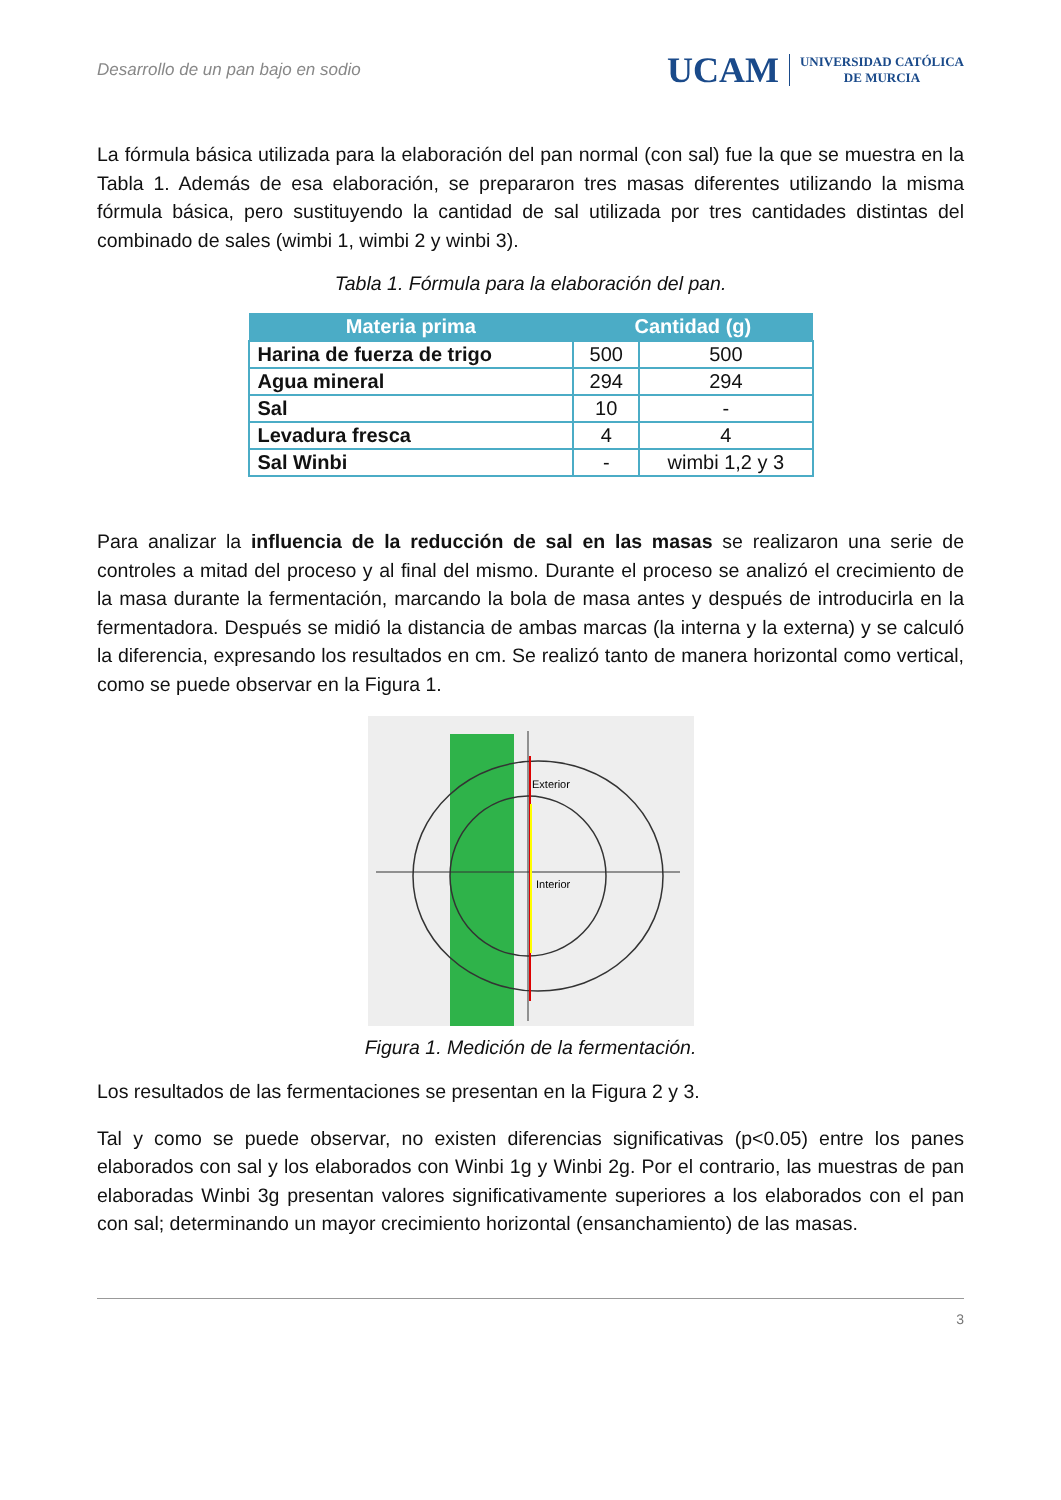Desarrollo de un pan bajo en sodio
UCAM UNIVERSIDAD CATÓLICA
DE MURCIA
La fórmula básica utilizada para la elaboración del pan normal (con sal) fue la que se muestra en la Tabla 1. Además de esa elaboración, se prepararon tres masas diferentes utilizando la misma fórmula básica, pero sustituyendo la cantidad de sal utilizada por tres cantidades distintas del combinado de sales (wimbi 1, wimbi 2 y winbi 3).
Tabla 1. Fórmula para la elaboración del pan.
| Materia prima | Cantidad (g) | |
| --- | --- | --- |
| Harina de fuerza de trigo | 500 | 500 |
| Agua mineral | 294 | 294 |
| Sal | 10 | - |
| Levadura fresca | 4 | 4 |
| Sal Winbi | - | wimbi 1,2 y 3 |
Para analizar la influencia de la reducción de sal en las masas se realizaron una serie de controles a mitad del proceso y al final del mismo. Durante el proceso se analizó el crecimiento de la masa durante la fermentación, marcando la bola de masa antes y después de introducirla en la fermentadora. Después se midió la distancia de ambas marcas (la interna y la externa) y se calculó la diferencia, expresando los resultados en cm. Se realizó tanto de manera horizontal como vertical, como se puede observar en la Figura 1.
Exterior
Interior
Figura 1. Medición de la fermentación.
Los resultados de las fermentaciones se presentan en la Figura 2 y 3.
Tal y como se puede observar, no existen diferencias significativas (p<0.05) entre los panes elaborados con sal y los elaborados con Winbi 1g y Winbi 2g. Por el contrario, las muestras de pan elaboradas Winbi 3g presentan valores significativamente superiores a los elaborados con el pan con sal; determinando un mayor crecimiento horizontal (ensanchamiento) de las masas.
3